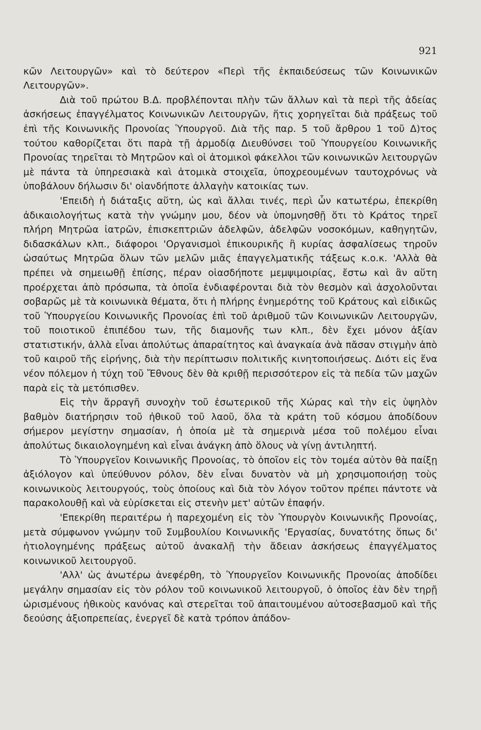921
κῶν Λειτουργῶν» καὶ τὸ δεύτερον «Περὶ τῆς ἐκπαιδεύσεως τῶν Κοινωνικῶν Λειτουργῶν».
Διὰ τοῦ πρώτου Β.Δ. προβλέπονται πλὴν τῶν ἄλλων καὶ τὰ περὶ τῆς ἀδείας ἀσκήσεως ἐπαγγέλματος Κοινωνικῶν Λειτουργῶν, ἥτις χορηγεῖται διὰ πράξεως τοῦ ἐπὶ τῆς Κοινωνικῆς Προνοίας Ὑπουργοῦ. Διὰ τῆς παρ. 5 τοῦ ἄρθρου 1 τοῦ Δ)τος τούτου καθορίζεται ὅτι παρὰ τῇ ἁρμοδίᾳ Διευθύνσει τοῦ Ὑπουργείου Κοινωνικῆς Προνοίας τηρεῖται τὸ Μητρῶον καὶ οἱ ἀτομικοὶ φάκελλοι τῶν κοινωνικῶν λειτουργῶν μὲ πάντα τὰ ὑπηρεσιακὰ καὶ ἀτομικὰ στοιχεῖα, ὑποχρεουμένων ταυτοχρόνως νὰ ὑποβάλουν δήλωσιν δι' οἱανδήποτε ἀλλαγὴν κατοικίας των.
'Επειδὴ ἡ διάταξις αὕτη, ὡς καὶ ἄλλαι τινές, περὶ ὧν κατωτέρω, ἐπεκρίθη ἀδικαιολογήτως κατὰ τὴν γνώμην μου, δέον νὰ ὑπομνησθῇ ὅτι τὸ Κράτος τηρεῖ πλήρη Μητρῶα ἰατρῶν, ἐπισκεπτριῶν ἀδελφῶν, ἀδελφῶν νοσοκόμων, καθηγητῶν, διδασκάλων κλπ., διάφοροι 'Οργανισμοὶ ἐπικουρικῆς ἢ κυρίας ἀσφαλίσεως τηροῦν ὡσαύτως Μητρῶα ὅλων τῶν μελῶν μιᾶς ἐπαγγελματικῆς τάξεως κ.ο.κ. 'Αλλὰ θὰ πρέπει νὰ σημειωθῇ ἐπίσης, πέραν οἱασδήποτε μεμψιμοιρίας, ἔστω καὶ ἂν αὕτη προέρχεται ἀπὸ πρόσωπα, τὰ ὁποῖα ἐνδιαφέρονται διὰ τὸν θεσμὸν καὶ ἀσχολοῦνται σοβαρῶς μὲ τὰ κοινωνικὰ θέματα, ὅτι ἡ πλήρης ἐνημερότης τοῦ Κράτους καὶ εἰδικῶς τοῦ Ὑπουργείου Κοινωνικῆς Προνοίας ἐπὶ τοῦ ἀριθμοῦ τῶν Κοινωνικῶν Λειτουργῶν, τοῦ ποιοτικοῦ ἐπιπέδου των, τῆς διαμονῆς των κλπ., δὲν ἔχει μόνον ἀξίαν στατιστικήν, ἀλλὰ εἶναι ἀπολύτως ἀπαραίτητος καὶ ἀναγκαία ἀνὰ πᾶσαν στιγμὴν ἀπὸ τοῦ καιροῦ τῆς εἰρήνης, διὰ τὴν περίπτωσιν πολιτικῆς κινητοποιήσεως. Διότι εἰς ἕνα νέον πόλεμον ἡ τύχη τοῦ Ἔθνους δὲν θὰ κριθῇ περισσότερον εἰς τὰ πεδία τῶν μαχῶν παρὰ εἰς τὰ μετόπισθεν.
Εἰς τὴν ἄρραγῆ συνοχὴν τοῦ ἐσωτερικοῦ τῆς Χώρας καὶ τὴν εἰς ὑψηλὸν βαθμὸν διατήρησιν τοῦ ἠθικοῦ τοῦ λαοῦ, ὅλα τὰ κράτη τοῦ κόσμου ἀποδίδουν σήμερον μεγίστην σημασίαν, ἡ ὁποία μὲ τὰ σημερινὰ μέσα τοῦ πολέμου εἶναι ἀπολύτως δικαιολογημένη καὶ εἶναι ἀνάγκη ἀπὸ ὅλους νὰ γίνῃ ἀντιληπτή.
Τὸ Ὑπουργεῖον Κοινωνικῆς Προνοίας, τὸ ὁποῖον εἰς τὸν τομέα αὐτὸν θὰ παίξῃ ἀξιόλογον καὶ ὑπεύθυνον ρόλον, δὲν εἶναι δυνατὸν νὰ μὴ χρησιμοποιήσῃ τοὺς κοινωνικοὺς λειτουργούς, τοὺς ὁποίους καὶ διὰ τὸν λόγον τοῦτον πρέπει πάντοτε νὰ παρακολουθῇ καὶ νὰ εὑρίσκεται εἰς στενὴν μετ' αὐτῶν ἐπαφήν.
'Επεκρίθη περαιτέρω ἡ παρεχομένη εἰς τὸν Ὑπουργὸν Κοινωνικῆς Προνοίας, μετὰ σύμφωνον γνώμην τοῦ Συμβουλίου Κοινωνικῆς 'Εργασίας, δυνατότης ὅπως δι' ἠτιολογημένης πράξεως αὐτοῦ ἀνακαλῇ τὴν ἄδειαν ἀσκήσεως ἐπαγγέλματος κοινωνικοῦ λειτουργοῦ.
'Αλλ' ὡς ἀνωτέρω ἀνεφέρθη, τὸ Ὑπουργεῖον Κοινωνικῆς Προνοίας ἀποδίδει μεγάλην σημασίαν εἰς τὸν ρόλον τοῦ κοινωνικοῦ λειτουργοῦ, ὁ ὁποῖος ἐὰν δὲν τηρῇ ὡρισμένους ἠθικοὺς κανόνας καὶ στερεῖται τοῦ ἀπαιτουμένου αὐτοσεβασμοῦ καὶ τῆς δεούσης ἀξιοπρεπείας, ἐνεργεῖ δὲ κατὰ τρόπον ἀπάδον-